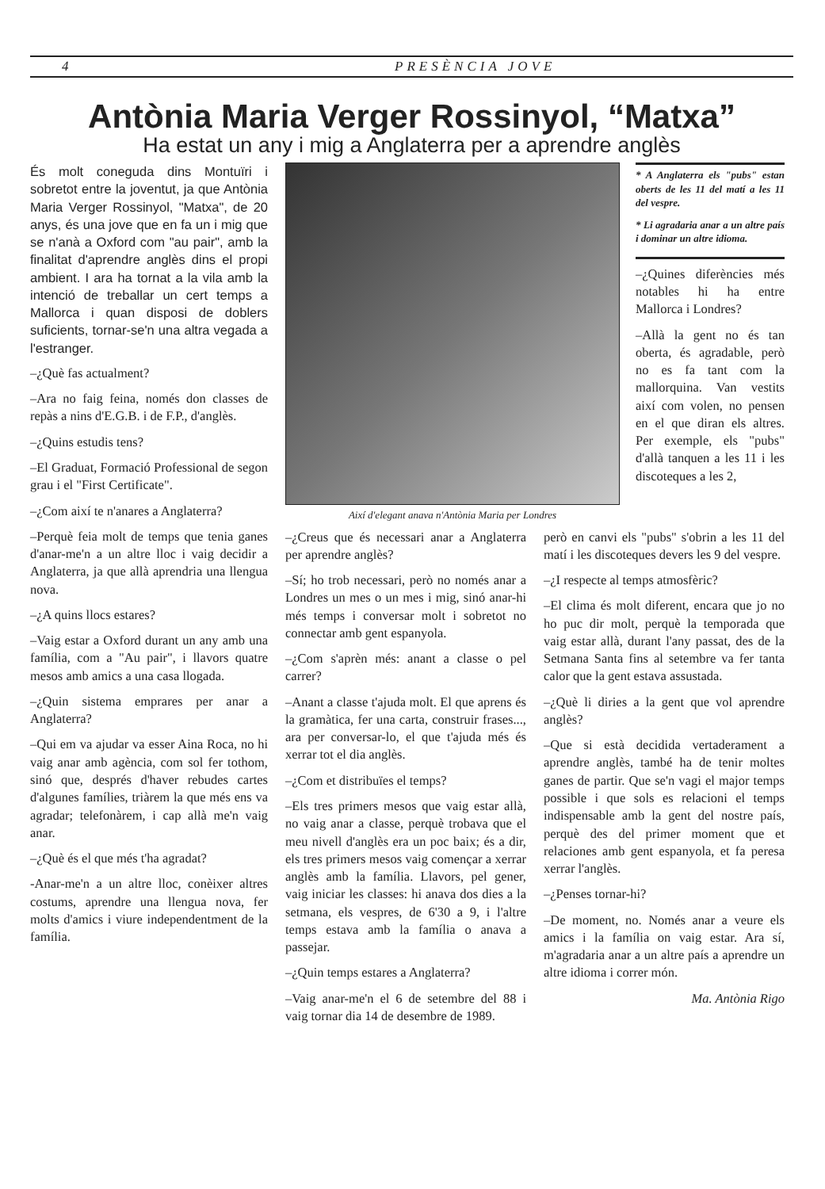4 PRESÈNCIA JOVE
Antònia Maria Verger Rossinyol, “Matxa”
Ha estat un any i mig a Anglaterra per a aprendre anglès
És molt coneguda dins Montuïri i sobretot entre la joventut, ja que Antònia Maria Verger Rossinyol, "Matxa", de 20 anys, és una jove que en fa un i mig que se n'anà a Oxford com "au pair", amb la finalitat d'aprendre anglès dins el propi ambient. I ara ha tornat a la vila amb la intenció de treballar un cert temps a Mallorca i quan disposi de doblers suficients, tornar-se'n una altra vegada a l'estranger.
–¿Què fas actualment?
–Ara no faig feina, només don classes de repàs a nins d'E.G.B. i de F.P., d'anglès.
–¿Quins estudis tens?
–El Graduat, Formació Professional de segon grau i el "First Certificate".
–¿Com així te n'anares a Anglaterra?
–Perquè feia molt de temps que tenia ganes d'anar-me'n a un altre lloc i vaig decidir a Anglaterra, ja que allà aprendria una llengua nova.
–¿A quins llocs estares?
–Vaig estar a Oxford durant un any amb una família, com a "Au pair", i llavors quatre mesos amb amics a una casa llogada.
–¿Quin sistema emprares per anar a Anglaterra?
–Qui em va ajudar va esser Aina Roca, no hi vaig anar amb agència, com sol fer tothom, sinó que, després d'haver rebudes cartes d'algunes famílies, triàrem la que més ens va agradar; telefonàrem, i cap allà me'n vaig anar.
–¿Què és el que més t'ha agradat?
-Anar-me'n a un altre lloc, conèixer altres costums, aprendre una llengua nova, fer molts d'amics i viure independentment de la família.
Així d'elegant anava n'Antònia Maria per Londres
* A Anglaterra els "pubs" estan oberts de les 11 del matí a les 11 del vespre.
* Li agradaria anar a un altre país i dominar un altre idioma.
–¿Quines diferències més notables hi ha entre Mallorca i Londres?
–Allà la gent no és tan oberta, és agradable, però no es fa tant com la mallorquina. Van vestits així com volen, no pensen en el que diran els altres. Per exemple, els "pubs" d'allà tanquen a les 11 i les discoteques a les 2,
–¿Creus que és necessari anar a Anglaterra per aprendre anglès?
–Sí; ho trob necessari, però no només anar a Londres un mes o un mes i mig, sinó anar-hi més temps i conversar molt i sobretot no connectar amb gent espanyola.
–¿Com s'aprèn més: anant a classe o pel carrer?
–Anant a classe t'ajuda molt. El que aprens és la gramàtica, fer una carta, construir frases..., ara per conversar-lo, el que t'ajuda més és xerrar tot el dia anglès.
–¿Com et distribuïes el temps?
–Els tres primers mesos que vaig estar allà, no vaig anar a classe, perquè trobava que el meu nivell d'anglès era un poc baix; és a dir, els tres primers mesos vaig començar a xerrar anglès amb la família. Llavors, pel gener, vaig iniciar les classes: hi anava dos dies a la setmana, els vespres, de 6'30 a 9, i l'altre temps estava amb la família o anava a passejar.
–¿Quin temps estares a Anglaterra?
–Vaig anar-me'n el 6 de setembre del 88 i vaig tornar dia 14 de desembre de 1989.
però en canvi els "pubs" s'obrin a les 11 del matí i les discoteques devers les 9 del vespre.
–¿I respecte al temps atmosfèric?
–El clima és molt diferent, encara que jo no ho puc dir molt, perquè la temporada que vaig estar allà, durant l'any passat, des de la Setmana Santa fins al setembre va fer tanta calor que la gent estava assustada.
–¿Què li diries a la gent que vol aprendre anglès?
–Que si està decidida vertaderament a aprendre anglès, també ha de tenir moltes ganes de partir. Que se'n vagi el major temps possible i que sols es relacioni el temps indispensable amb la gent del nostre país, perquè des del primer moment que et relaciones amb gent espanyola, et fa peresa xerrar l'anglès.
–¿Penses tornar-hi?
–De moment, no. Només anar a veure els amics i la família on vaig estar. Ara sí, m'agradaria anar a un altre país a aprendre un altre idioma i correr món.
Ma. Antònia Rigo